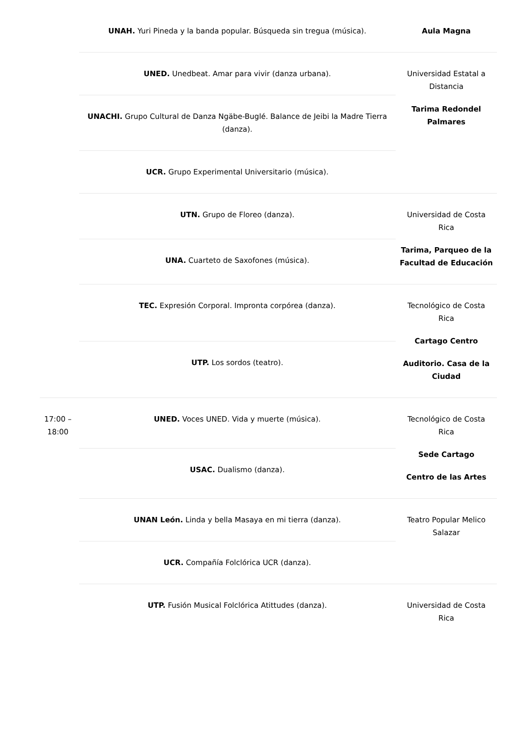| | UNAH. Yuri Pineda y la banda popular. Búsqueda sin tregua (música). | Aula Magna |
| | UNED. Unedbeat. Amar para vivir (danza urbana). | Universidad Estatal a Distancia Tarima Redondel Palmares |
| | UNACHI. Grupo Cultural de Danza Ngäbe-Buglé. Balance de Jeibi la Madre Tierra (danza). | |
| | UCR. Grupo Experimental Universitario (música). | |
| | UTN. Grupo de Floreo (danza). | Universidad de Costa Rica Tarima, Parqueo de la Facultad de Educación |
| | UNA. Cuarteto de Saxofones (música). | |
| | TEC. Expresión Corporal. Impronta corpórea (danza). | Tecnológico de Costa Rica Cartago Centro Auditorio. Casa de la Ciudad |
| | UTP. Los sordos (teatro). | |
| 17:00 – 18:00 | UNED. Voces UNED. Vida y muerte (música). | Tecnológico de Costa Rica Sede Cartago Centro de las Artes |
| | USAC. Dualismo (danza). | |
| | UNAN León. Linda y bella Masaya en mi tierra (danza). | Teatro Popular Melico Salazar |
| | UCR. Compañía Folclórica UCR (danza). | |
| | UTP. Fusión Musical Folclórica Atittudes (danza). | Universidad de Costa Rica |